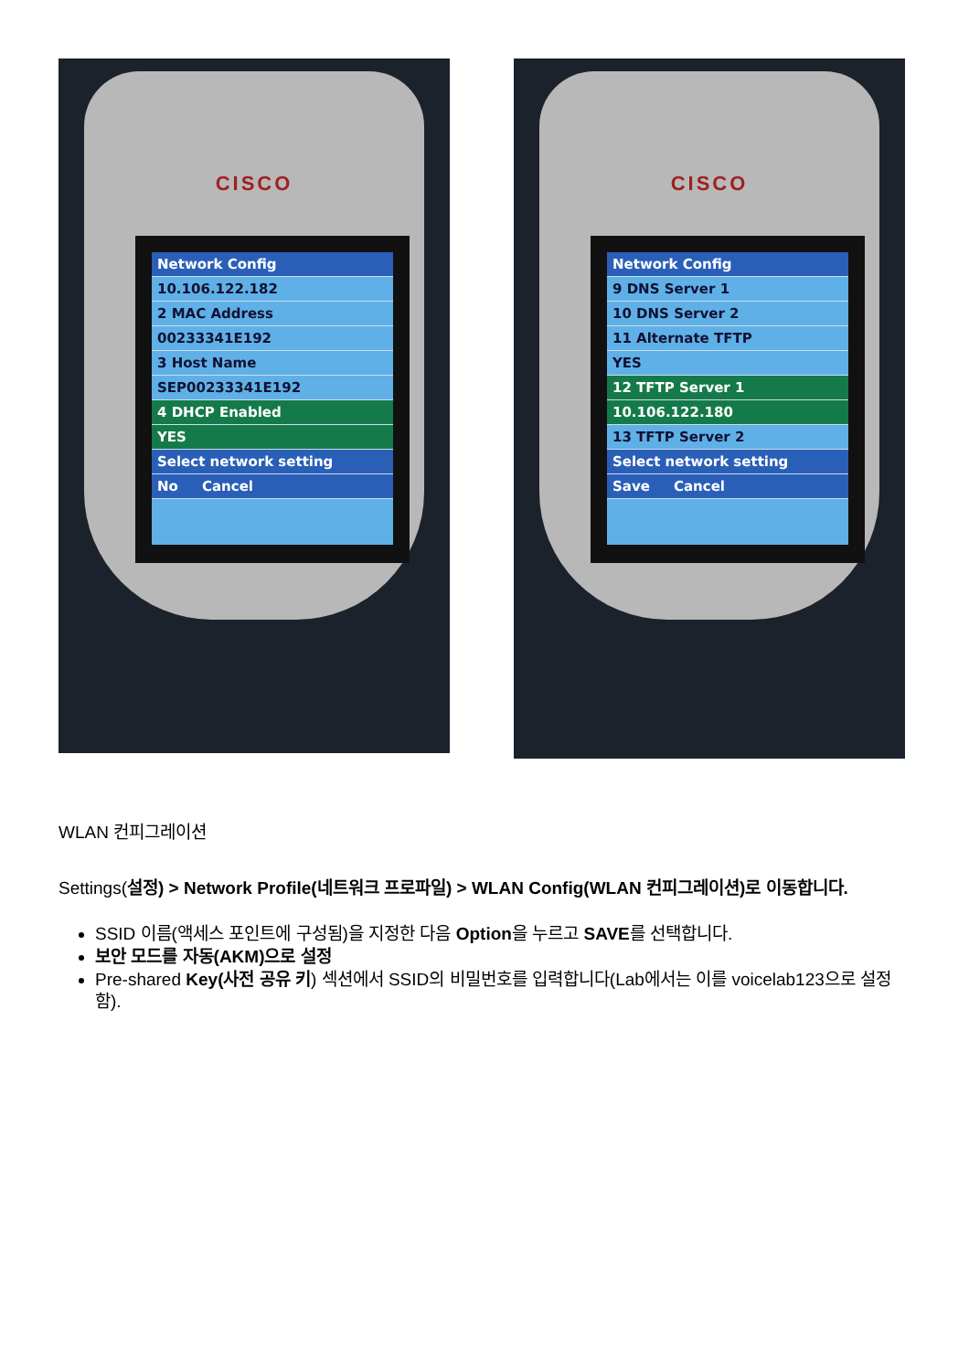CISCO
Network Config
10.106.122.182
2 MAC Address
00233341E192
3 Host Name
SEP00233341E192
4 DHCP Enabled
YES
Select network setting
No Cancel
CISCO
Network Config
9 DNS Server 1
10 DNS Server 2
11 Alternate TFTP
YES
12 TFTP Server 1
10.106.122.180
13 TFTP Server 2
Select network setting
Save Cancel
WLAN 컨피그레이션
Settings(설정) > Network Profile(네트워크 프로파일) > WLAN Config(WLAN 컨피그레이션)로 이동합니다.
SSID 이름(액세스 포인트에 구성됨)을 지정한 다음 Option을 누르고 SAVE를 선택합니다.
보안 모드를 자동(AKM)으로 설정
Pre-shared Key(사전 공유 키) 섹션에서 SSID의 비밀번호를 입력합니다(Lab에서는 이를 voicelab123으로 설정함).